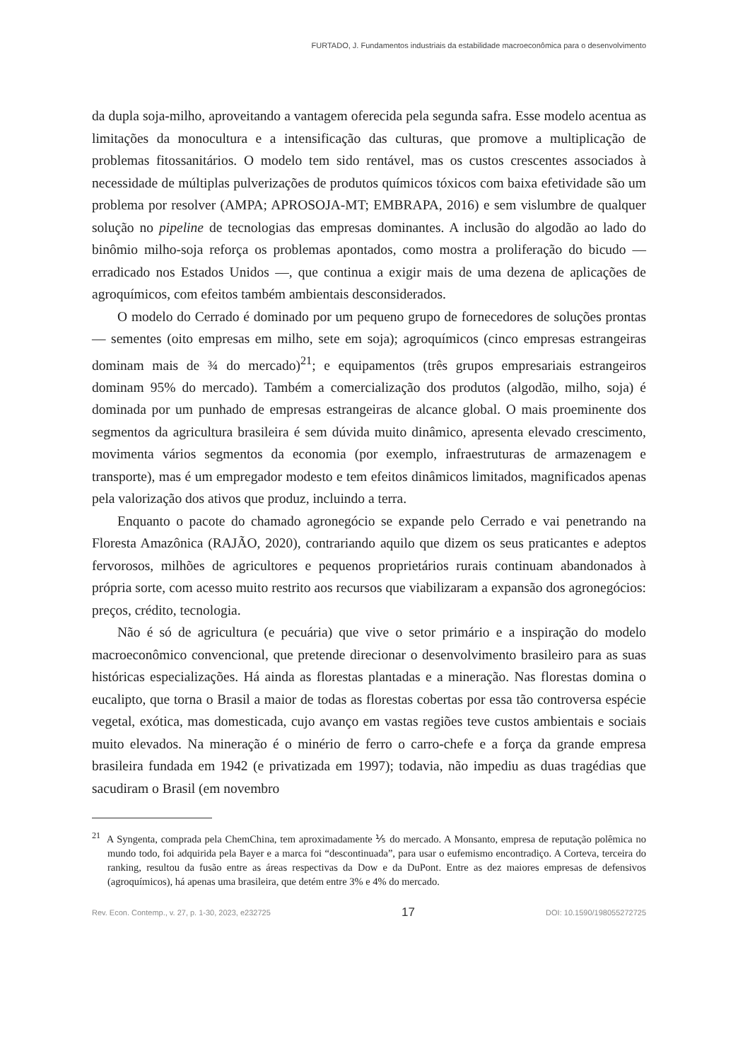FURTADO, J. Fundamentos industriais da estabilidade macroeconômica para o desenvolvimento
da dupla soja-milho, aproveitando a vantagem oferecida pela segunda safra. Esse modelo acentua as limitações da monocultura e a intensificação das culturas, que promove a multiplicação de problemas fitossanitários. O modelo tem sido rentável, mas os custos crescentes associados à necessidade de múltiplas pulverizações de produtos químicos tóxicos com baixa efetividade são um problema por resolver (AMPA; APROSOJA-MT; EMBRAPA, 2016) e sem vislumbre de qualquer solução no pipeline de tecnologias das empresas dominantes. A inclusão do algodão ao lado do binômio milho-soja reforça os problemas apontados, como mostra a proliferação do bicudo — erradicado nos Estados Unidos —, que continua a exigir mais de uma dezena de aplicações de agroquímicos, com efeitos também ambientais desconsiderados.
O modelo do Cerrado é dominado por um pequeno grupo de fornecedores de soluções prontas — sementes (oito empresas em milho, sete em soja); agroquímicos (cinco empresas estrangeiras dominam mais de ¾ do mercado)<sup>21</sup>; e equipamentos (três grupos empresariais estrangeiros dominam 95% do mercado). Também a comercialização dos produtos (algodão, milho, soja) é dominada por um punhado de empresas estrangeiras de alcance global. O mais proeminente dos segmentos da agricultura brasileira é sem dúvida muito dinâmico, apresenta elevado crescimento, movimenta vários segmentos da economia (por exemplo, infraestruturas de armazenagem e transporte), mas é um empregador modesto e tem efeitos dinâmicos limitados, magnificados apenas pela valorização dos ativos que produz, incluindo a terra.
Enquanto o pacote do chamado agronegócio se expande pelo Cerrado e vai penetrando na Floresta Amazônica (RAJÃO, 2020), contrariando aquilo que dizem os seus praticantes e adeptos fervorosos, milhões de agricultores e pequenos proprietários rurais continuam abandonados à própria sorte, com acesso muito restrito aos recursos que viabilizaram a expansão dos agronegócios: preços, crédito, tecnologia.
Não é só de agricultura (e pecuária) que vive o setor primário e a inspiração do modelo macroeconômico convencional, que pretende direcionar o desenvolvimento brasileiro para as suas históricas especializações. Há ainda as florestas plantadas e a mineração. Nas florestas domina o eucalipto, que torna o Brasil a maior de todas as florestas cobertas por essa tão controversa espécie vegetal, exótica, mas domesticada, cujo avanço em vastas regiões teve custos ambientais e sociais muito elevados. Na mineração é o minério de ferro o carro-chefe e a força da grande empresa brasileira fundada em 1942 (e privatizada em 1997); todavia, não impediu as duas tragédias que sacudiram o Brasil (em novembro
<sup>21</sup> A Syngenta, comprada pela ChemChina, tem aproximadamente ⅕ do mercado. A Monsanto, empresa de reputação polêmica no mundo todo, foi adquirida pela Bayer e a marca foi “descontinuada”, para usar o eufemismo encontradiço. A Corteva, terceira do ranking, resultou da fusão entre as áreas respectivas da Dow e da DuPont. Entre as dez maiores empresas de defensivos (agroquímicos), há apenas uma brasileira, que detém entre 3% e 4% do mercado.
Rev. Econ. Contemp., v. 27, p. 1-30, 2023, e232725 17 DOI: 10.1590/198055272725